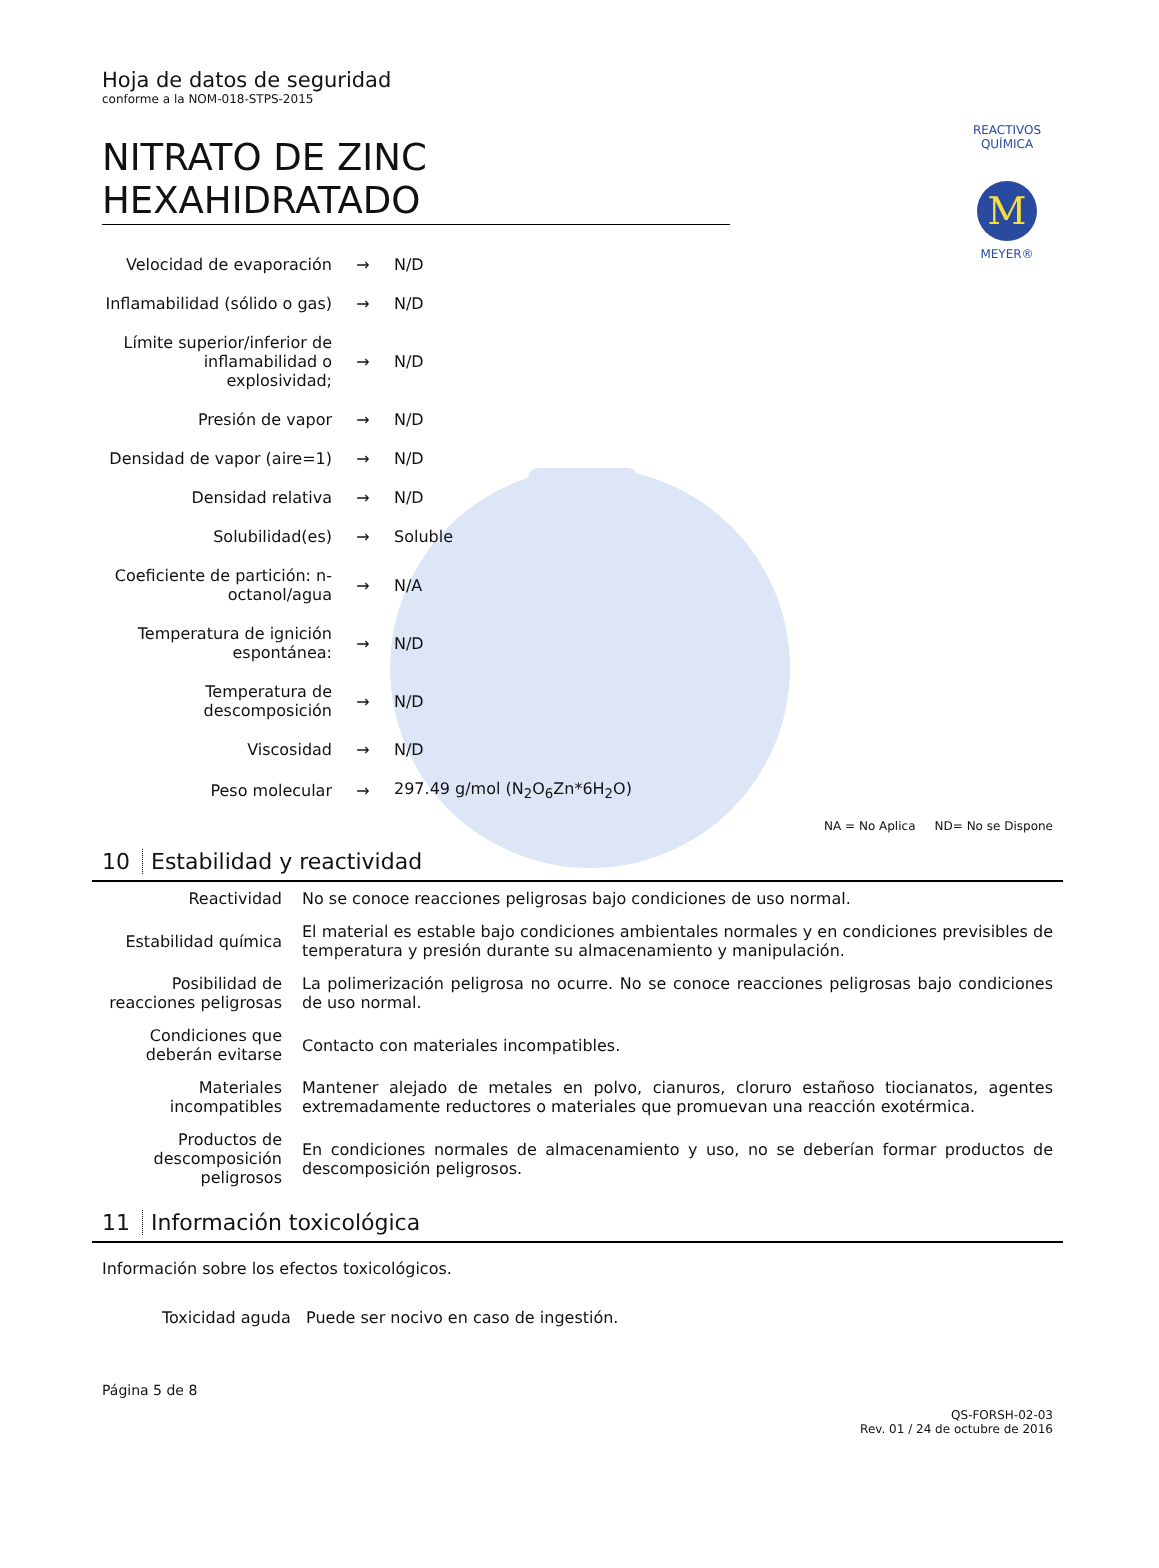REACTIVOS QUÍMICA
M
MEYER®
Hoja de datos de seguridad
conforme a la NOM-018-STPS-2015
NITRATO DE ZINC HEXAHIDRATADO
| Velocidad de evaporación | → | N/D |
| Inflamabilidad (sólido o gas) | → | N/D |
| Límite superior/inferior de inflamabilidad o explosividad; | → | N/D |
| Presión de vapor | → | N/D |
| Densidad de vapor (aire=1) | → | N/D |
| Densidad relativa | → | N/D |
| Solubilidad(es) | → | Soluble |
| Coeficiente de partición: n-octanol/agua | → | N/A |
| Temperatura de ignición espontánea: | → | N/D |
| Temperatura de descomposición | → | N/D |
| Viscosidad | → | N/D |
| Peso molecular | → | 297.49 g/mol (N<sub>2</sub>O<sub>6</sub>Zn*6H<sub>2</sub>O) |
NA = No Aplica ND= No se Dispone
10 Estabilidad y reactividad
| Reactividad | No se conoce reacciones peligrosas bajo condiciones de uso normal. |
| Estabilidad química | El material es estable bajo condiciones ambientales normales y en condiciones previsibles de temperatura y presión durante su almacenamiento y manipulación. |
| Posibilidad de reacciones peligrosas | La polimerización peligrosa no ocurre. No se conoce reacciones peligrosas bajo condiciones de uso normal. |
| Condiciones que deberán evitarse | Contacto con materiales incompatibles. |
| Materiales incompatibles | Mantener alejado de metales en polvo, cianuros, cloruro estañoso tiocianatos, agentes extremadamente reductores o materiales que promuevan una reacción exotérmica. |
| Productos de descomposición peligrosos | En condiciones normales de almacenamiento y uso, no se deberían formar productos de descomposición peligrosos. |
11 Información toxicológica
Información sobre los efectos toxicológicos.
Toxicidad aguda Puede ser nocivo en caso de ingestión.
Página 5 de 8
QS-FORSH-02-03
Rev. 01 / 24 de octubre de 2016